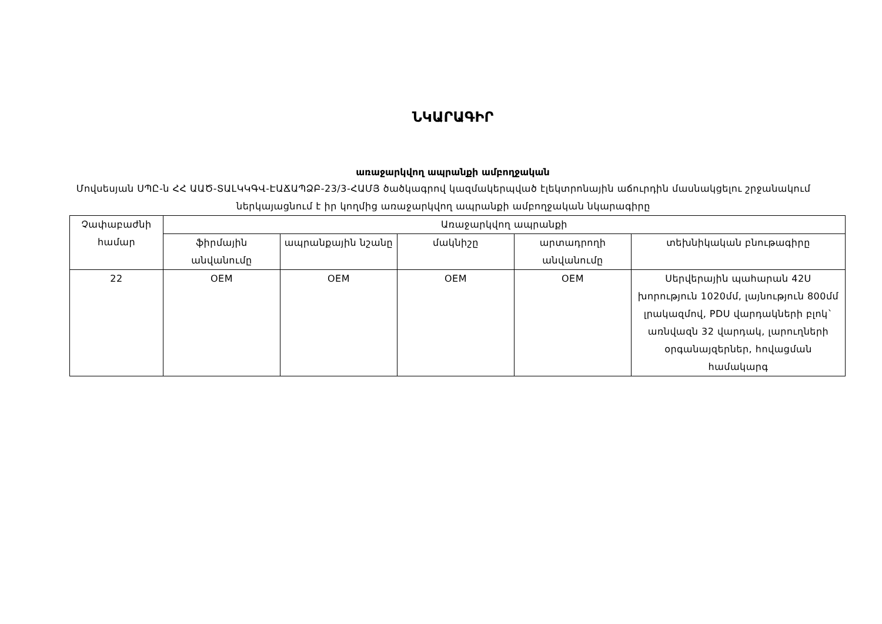ՆԿԱՐԱԳԻՐ
առաջարկվող ապրանքի ամբողջական
Մովսեսյան ՍՊԸ-ն ՀՀ ԱԱԾ-ՏԱԼԿԿԳՎ-ԷԱՃԱՊՁԲ-23/3-ՀԱՄՅ ծածկագրով կազմակերպված էլեկտրոնային աճուրդին մասնակցելու շրջանակում ներկայացնում է իր կողմից առաջարկվող ապրանքի ամբողջական նկարագիրը
| Չափաբաժնի համար | Առաջարկվող ապրանքի | | | | |
| --- | --- | --- | --- | --- | --- |
| | ֆիրմային անվանումը | ապրանքային նշանը | մակնիշը | արտադրողի անվանումը | տեխնիկական բնութագիրը |
| 22 | OEM | OEM | OEM | OEM | Սերվերային պահարան 42U խորություն 1020մմ, լայնություն 800մմ լրակազմով, PDU վարդակների բլոկ` առնվազն 32 վարդակ, լարուղների օրգանայզերներ, հովացման համակարգ |